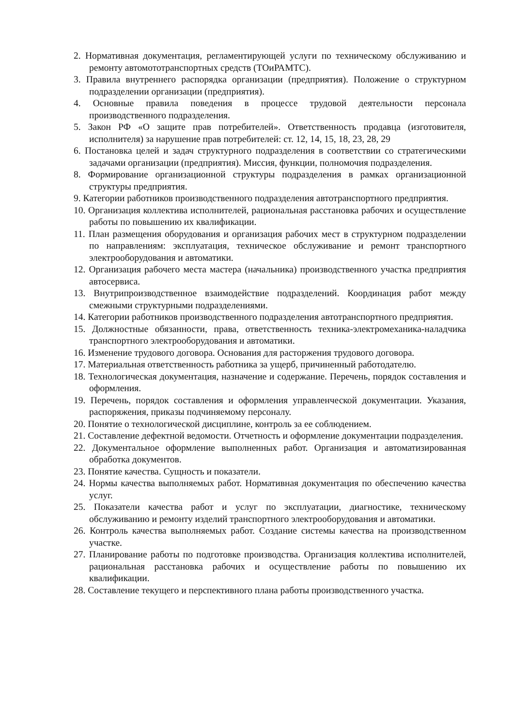2. Нормативная документация, регламентирующей услуги по техническому обслуживанию и ремонту автомототранспортных средств (ТОиРАМТС).
3. Правила внутреннего распорядка организации (предприятия). Положение о структурном подразделении организации (предприятия).
4. Основные правила поведения в процессе трудовой деятельности персонала производственного подразделения.
5. Закон РФ «О защите прав потребителей». Ответственность продавца (изготовителя, исполнителя) за нарушение прав потребителей: ст. 12, 14, 15, 18, 23, 28, 29
6. Постановка целей и задач структурного подразделения в соответствии со стратегическими задачами организации (предприятия). Миссия, функции, полномочия подразделения.
8. Формирование организационной структуры подразделения в рамках организационной структуры предприятия.
9. Категории работников производственного подразделения автотранспортного предприятия.
10. Организация коллектива исполнителей, рациональная расстановка рабочих и осуществление работы по повышению их квалификации.
11. План размещения оборудования и организация рабочих мест в структурном подразделении по направлениям: эксплуатация, техническое обслуживание и ремонт транспортного электрооборудования и автоматики.
12. Организация рабочего места мастера (начальника) производственного участка предприятия автосервиса.
13. Внутрипроизводственное взаимодействие подразделений. Координация работ между смежными структурными подразделениями.
14. Категории работников производственного подразделения автотранспортного предприятия.
15. Должностные обязанности, права, ответственность техника-электромеханика-наладчика транспортного электрооборудования и автоматики.
16. Изменение трудового договора. Основания для расторжения трудового договора.
17. Материальная ответственность работника за ущерб, причиненный работодателю.
18. Технологическая документация, назначение и содержание. Перечень, порядок составления и оформления.
19. Перечень, порядок составления и оформления управленческой документации. Указания, распоряжения, приказы подчиняемому персоналу.
20. Понятие о технологической дисциплине, контроль за ее соблюдением.
21. Составление дефектной ведомости. Отчетность и оформление документации подразделения.
22. Документальное оформление выполненных работ. Организация и автоматизированная обработка документов.
23. Понятие качества. Сущность и показатели.
24. Нормы качества выполняемых работ. Нормативная документация по обеспечению качества услуг.
25. Показатели качества работ и услуг по эксплуатации, диагностике, техническому обслуживанию и ремонту изделий транспортного электрооборудования и автоматики.
26. Контроль качества выполняемых работ. Создание системы качества на производственном участке.
27. Планирование работы по подготовке производства. Организация коллектива исполнителей, рациональная расстановка рабочих и осуществление работы по повышению их квалификации.
28. Составление текущего и перспективного плана работы производственного участка.